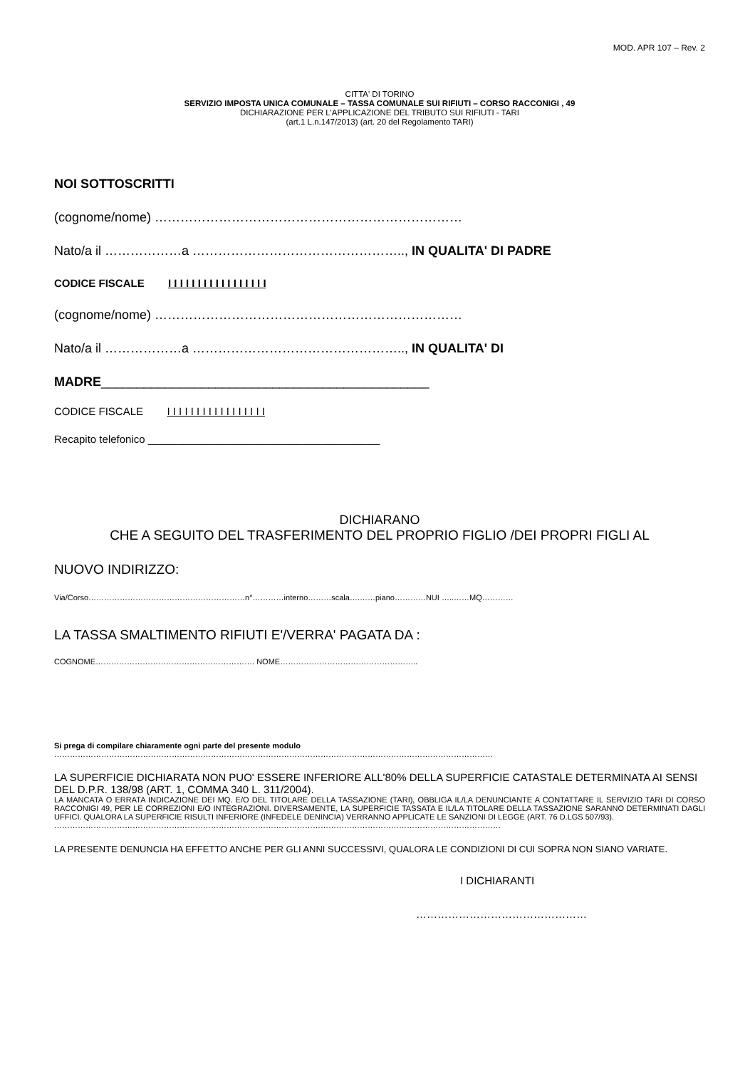MOD. APR 107 – Rev. 2
CITTA' DI TORINO
SERVIZIO IMPOSTA UNICA COMUNALE – TASSA COMUNALE SUI RIFIUTI – CORSO RACCONIGI , 49
DICHIARAZIONE PER L'APPLICAZIONE DEL TRIBUTO SUI RIFIUTI - TARI
(art.1 L.n.147/2013) (art. 20 del Regolamento TARI)
NOI SOTTOSCRITTI
(cognome/nome) ………………………………………………………………
Nato/a il ………………a ………………………………………….., IN QUALITA' DI PADRE
CODICE FISCALE I I I I I I I I I I I I I I I I I
(cognome/nome) ………………………………………………………………
Nato/a il ………………a ………………………………………….., IN QUALITA' DI
MADRE______________________________________________
CODICE FISCALE I I I I I I I I I I I I I I I I I
Recapito telefonico _______________________________________
DICHIARANO
CHE A SEGUITO DEL TRASFERIMENTO DEL PROPRIO FIGLIO /DEI PROPRI FIGLI AL
NUOVO INDIRIZZO:
Via/Corso……………………………………………………n°…………interno………scala….……piano…………NUI …..……MQ…………
LA TASSA SMALTIMENTO RIFIUTI E'/VERRA' PAGATA DA :
COGNOME……………………………………………………. NOME……………………………………………..
Si prega di compilare chiaramente ogni parte del presente modulo
……………………………………………………………………………………………………………………………………………………
LA SUPERFICIE DICHIARATA NON PUO' ESSERE INFERIORE ALL'80% DELLA SUPERFICIE CATASTALE DETERMINATA AI SENSI DEL D.P.R. 138/98 (ART. 1, COMMA 340 L. 311/2004).
LA MANCATA O ERRATA INDICAZIONE DEI MQ. E/O DEL TITOLARE DELLA TASSAZIONE (TARI), OBBLIGA IL/LA DENUNCIANTE A CONTATTARE IL SERVIZIO TARI DI CORSO RACCONIGI 49, PER LE CORREZIONI E/O INTEGRAZIONI. DIVERSAMENTE, LA SUPERFICIE TASSATA E IL/LA TITOLARE DELLA TASSAZIONE SARANNO DETERMINATI DAGLI UFFICI. QUALORA LA SUPERFICIE RISULTI INFERIORE (INFEDELE DENINCIA) VERRANNO APPLICATE LE SANZIONI DI LEGGE (ART. 76 D.LGS 507/93).
………………………………………………………………………………………………………………………………………………………
LA PRESENTE DENUNCIA HA EFFETTO ANCHE PER GLI ANNI SUCCESSIVI, QUALORA LE CONDIZIONI DI CUI SOPRA NON SIANO VARIATE.
I DICHIARANTI
…………………………………………